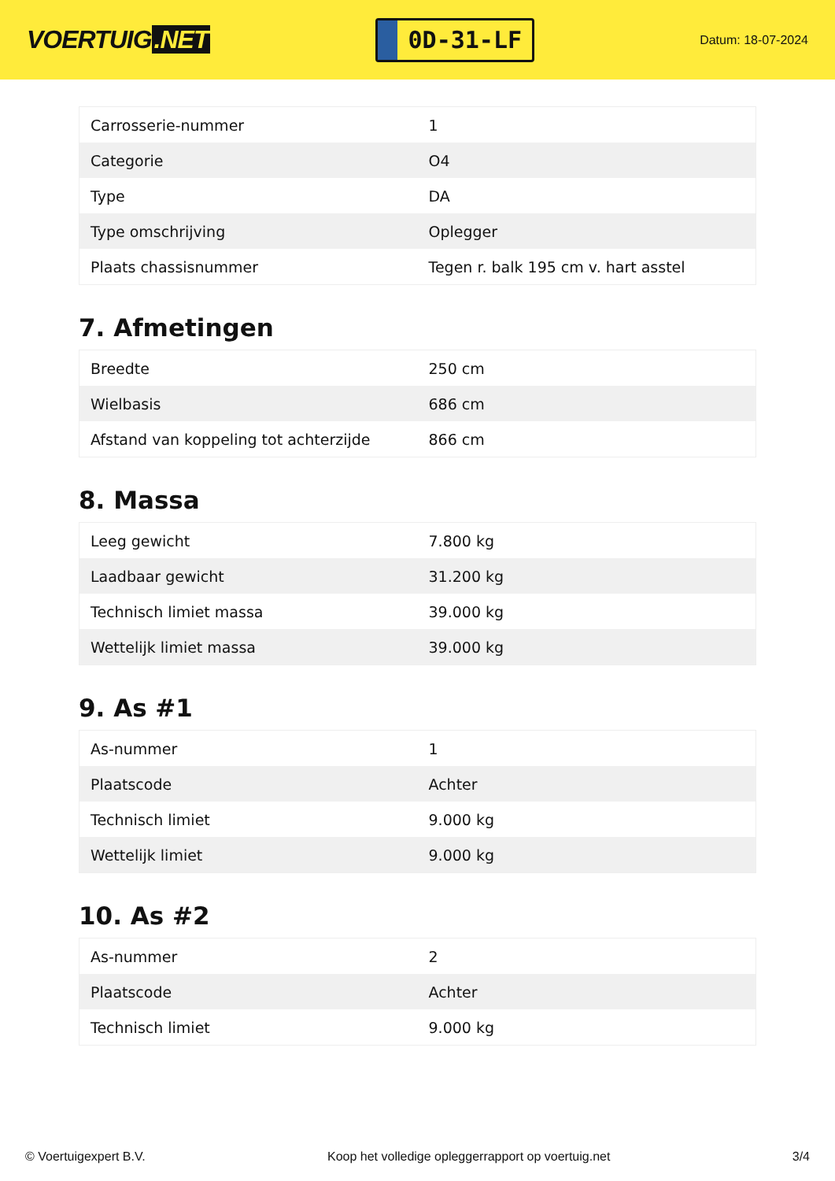VOERTUIG.NET
0D-31-LF
Datum: 18-07-2024
| Carrosserie-nummer | 1 |
| Categorie | O4 |
| Type | DA |
| Type omschrijving | Oplegger |
| Plaats chassisnummer | Tegen r. balk 195 cm v. hart asstel |
7. Afmetingen
| Breedte | 250 cm |
| Wielbasis | 686 cm |
| Afstand van koppeling tot achterzijde | 866 cm |
8. Massa
| Leeg gewicht | 7.800 kg |
| Laadbaar gewicht | 31.200 kg |
| Technisch limiet massa | 39.000 kg |
| Wettelijk limiet massa | 39.000 kg |
9. As #1
| As-nummer | 1 |
| Plaatscode | Achter |
| Technisch limiet | 9.000 kg |
| Wettelijk limiet | 9.000 kg |
10. As #2
| As-nummer | 2 |
| Plaatscode | Achter |
| Technisch limiet | 9.000 kg |
© Voertuigexpert B.V. Koop het volledige opleggerrapport op voertuig.net 3/4